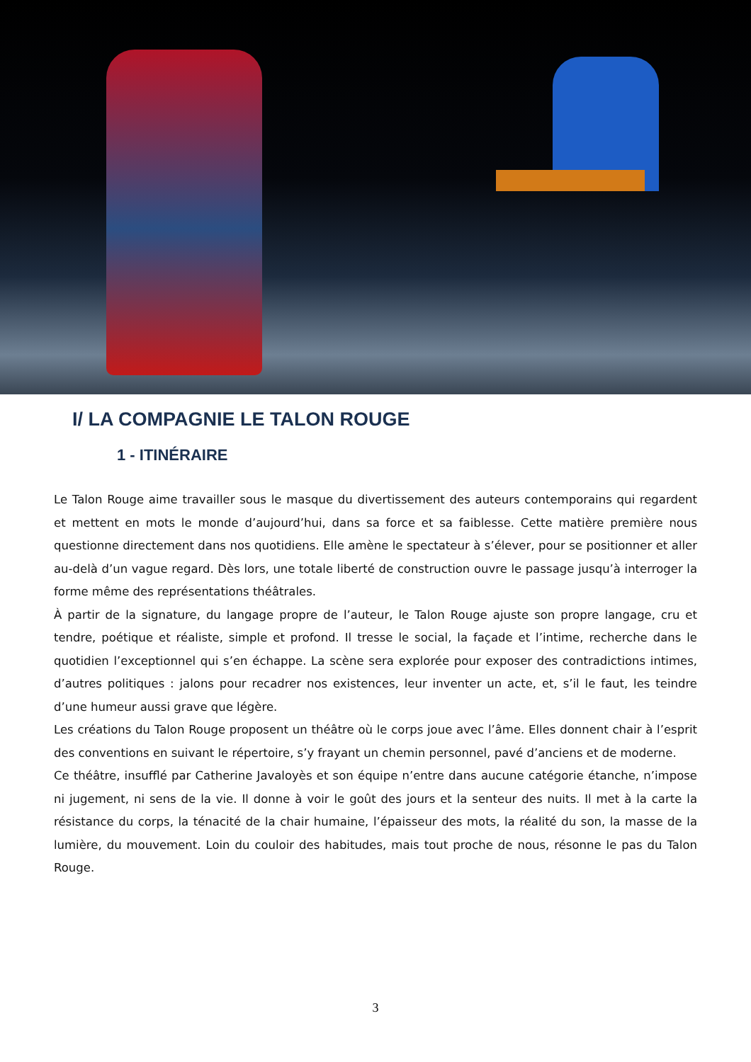I/ LA COMPAGNIE LE TALON ROUGE
1 - ITINÉRAIRE
Le Talon Rouge aime travailler sous le masque du divertissement des auteurs contemporains qui regardent et mettent en mots le monde d’aujourd’hui, dans sa force et sa faiblesse. Cette matière première nous questionne directement dans nos quotidiens. Elle amène le spectateur à s’élever, pour se positionner et aller au-delà d’un vague regard. Dès lors, une totale liberté de construction ouvre le passage jusqu’à interroger la forme même des représentations théâtrales.
À partir de la signature, du langage propre de l’auteur, le Talon Rouge ajuste son propre langage, cru et tendre, poétique et réaliste, simple et profond. Il tresse le social, la façade et l’intime, recherche dans le quotidien l’exceptionnel qui s’en échappe. La scène sera explorée pour exposer des contradictions intimes, d’autres politiques : jalons pour recadrer nos existences, leur inventer un acte, et, s’il le faut, les teindre d’une humeur aussi grave que légère.
Les créations du Talon Rouge proposent un théâtre où le corps joue avec l’âme. Elles donnent chair à l’esprit des conventions en suivant le répertoire, s’y frayant un chemin personnel, pavé d’anciens et de moderne.
Ce théâtre, insufflé par Catherine Javaloyès et son équipe n’entre dans aucune catégorie étanche, n’impose ni jugement, ni sens de la vie. Il donne à voir le goût des jours et la senteur des nuits. Il met à la carte la résistance du corps, la ténacité de la chair humaine, l’épaisseur des mots, la réalité du son, la masse de la lumière, du mouvement. Loin du couloir des habitudes, mais tout proche de nous, résonne le pas du Talon Rouge.
3